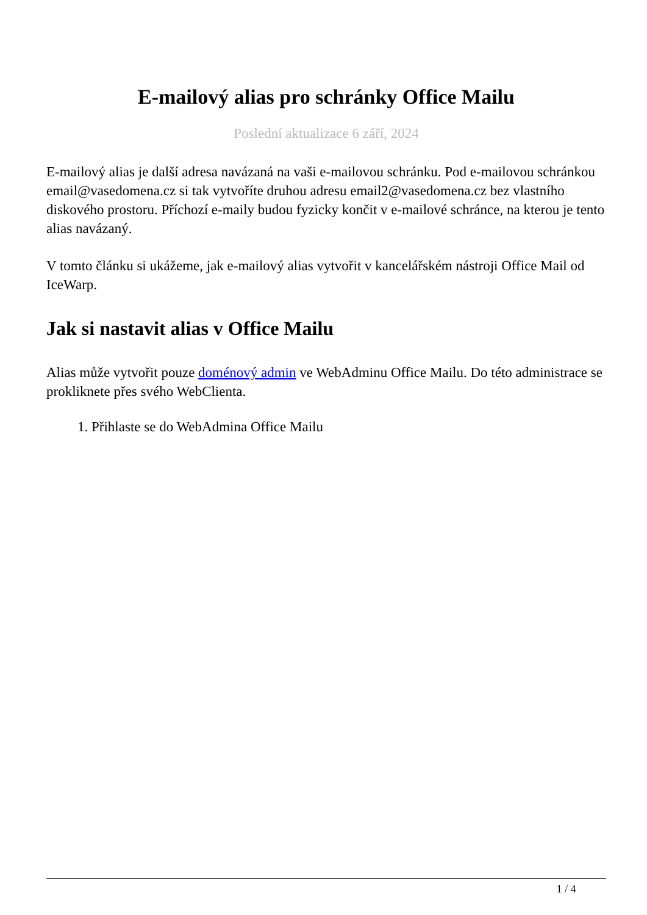E-mailový alias pro schránky Office Mailu
Poslední aktualizace 6 září, 2024
E-mailový alias je další adresa navázaná na vaši e-mailovou schránku. Pod e-mailovou schránkou email@vasedomena.cz si tak vytvoříte druhou adresu email2@vasedomena.cz bez vlastního diskového prostoru. Příchozí e-maily budou fyzicky končit v e-mailové schránce, na kterou je tento alias navázaný.
V tomto článku si ukážeme, jak e-mailový alias vytvořit v kancelářském nástroji Office Mail od IceWarp.
Jak si nastavit alias v Office Mailu
Alias může vytvořit pouze doménový admin ve WebAdminu Office Mailu. Do této administrace se prokliknete přes svého WebClienta.
1. Přihlaste se do WebAdmina Office Mailu
1 / 4